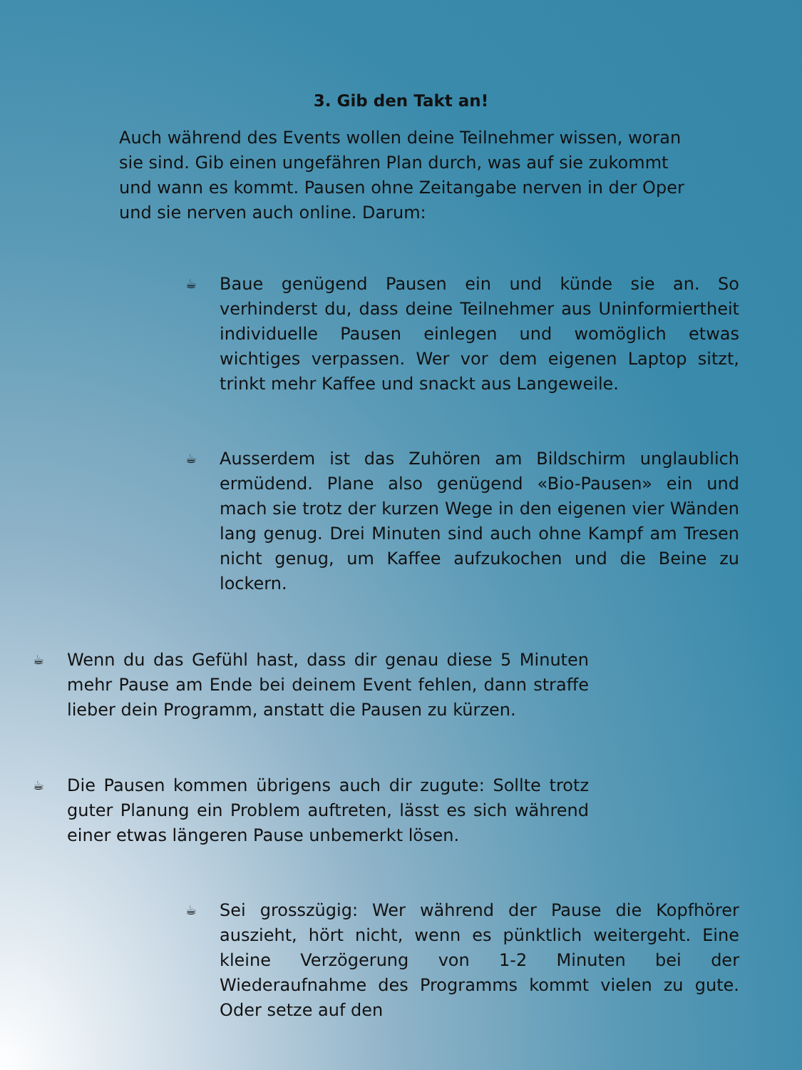3. Gib den Takt an!
Auch während des Events wollen deine Teilnehmer wissen, woran sie sind. Gib einen ungefähren Plan durch, was auf sie zukommt und wann es kommt. Pausen ohne Zeitangabe nerven in der Oper und sie nerven auch online. Darum:
☕
Baue genügend Pausen ein und künde sie an. So verhinderst du, dass deine Teilnehmer aus Uninformiertheit individuelle Pausen einlegen und womöglich etwas wichtiges verpassen. Wer vor dem eigenen Laptop sitzt, trinkt mehr Kaffee und snackt aus Langeweile.
☕
Ausserdem ist das Zuhören am Bildschirm unglaublich ermüdend. Plane also genügend «Bio-Pausen» ein und mach sie trotz der kurzen Wege in den eigenen vier Wänden lang genug. Drei Minuten sind auch ohne Kampf am Tresen nicht genug, um Kaffee aufzukochen und die Beine zu lockern.
☕
Wenn du das Gefühl hast, dass dir genau diese 5 Minuten mehr Pause am Ende bei deinem Event fehlen, dann straffe lieber dein Programm, anstatt die Pausen zu kürzen.
☕
Die Pausen kommen übrigens auch dir zugute: Sollte trotz guter Planung ein Problem auftreten, lässt es sich während einer etwas längeren Pause unbemerkt lösen.
☕
Sei grosszügig: Wer während der Pause die Kopfhörer auszieht, hört nicht, wenn es pünktlich weitergeht. Eine kleine Verzögerung von 1-2 Minuten bei der Wiederaufnahme des Programms kommt vielen zu gute. Oder setze auf den